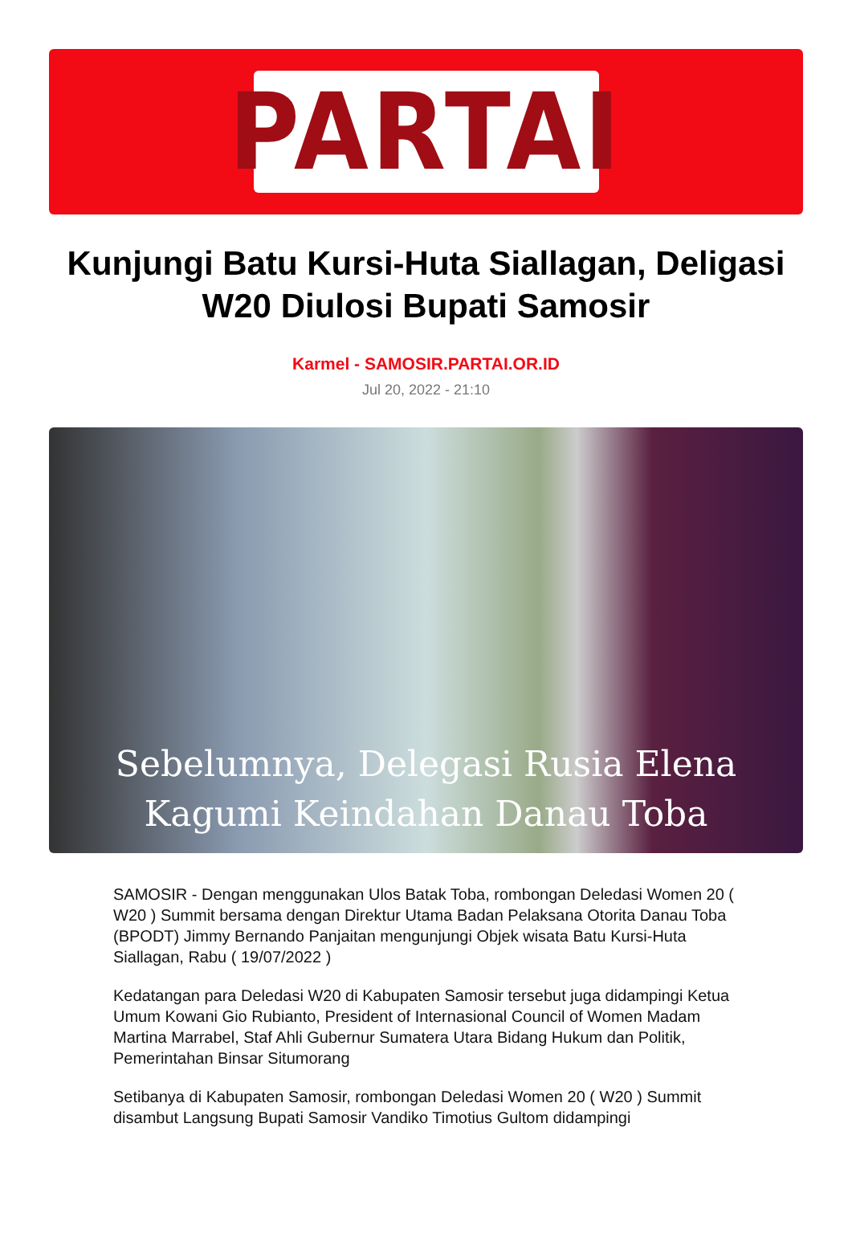PARTAI
Kunjungi Batu Kursi-Huta Siallagan, Deligasi W20 Diulosi Bupati Samosir
Karmel - SAMOSIR.PARTAI.OR.ID
Jul 20, 2022 - 21:10
Sebelumnya, Delegasi Rusia Elena
Kagumi Keindahan Danau Toba
SAMOSIR - Dengan menggunakan Ulos Batak Toba, rombongan Deledasi Women 20 ( W20 ) Summit bersama dengan Direktur Utama Badan Pelaksana Otorita Danau Toba (BPODT) Jimmy Bernando Panjaitan mengunjungi Objek wisata Batu Kursi-Huta Siallagan, Rabu ( 19/07/2022 )
Kedatangan para Deledasi W20 di Kabupaten Samosir tersebut juga didampingi Ketua Umum Kowani Gio Rubianto, President of Internasional Council of Women Madam Martina Marrabel, Staf Ahli Gubernur Sumatera Utara Bidang Hukum dan Politik, Pemerintahan Binsar Situmorang
Setibanya di Kabupaten Samosir, rombongan Deledasi Women 20 ( W20 ) Summit disambut Langsung Bupati Samosir Vandiko Timotius Gultom didampingi